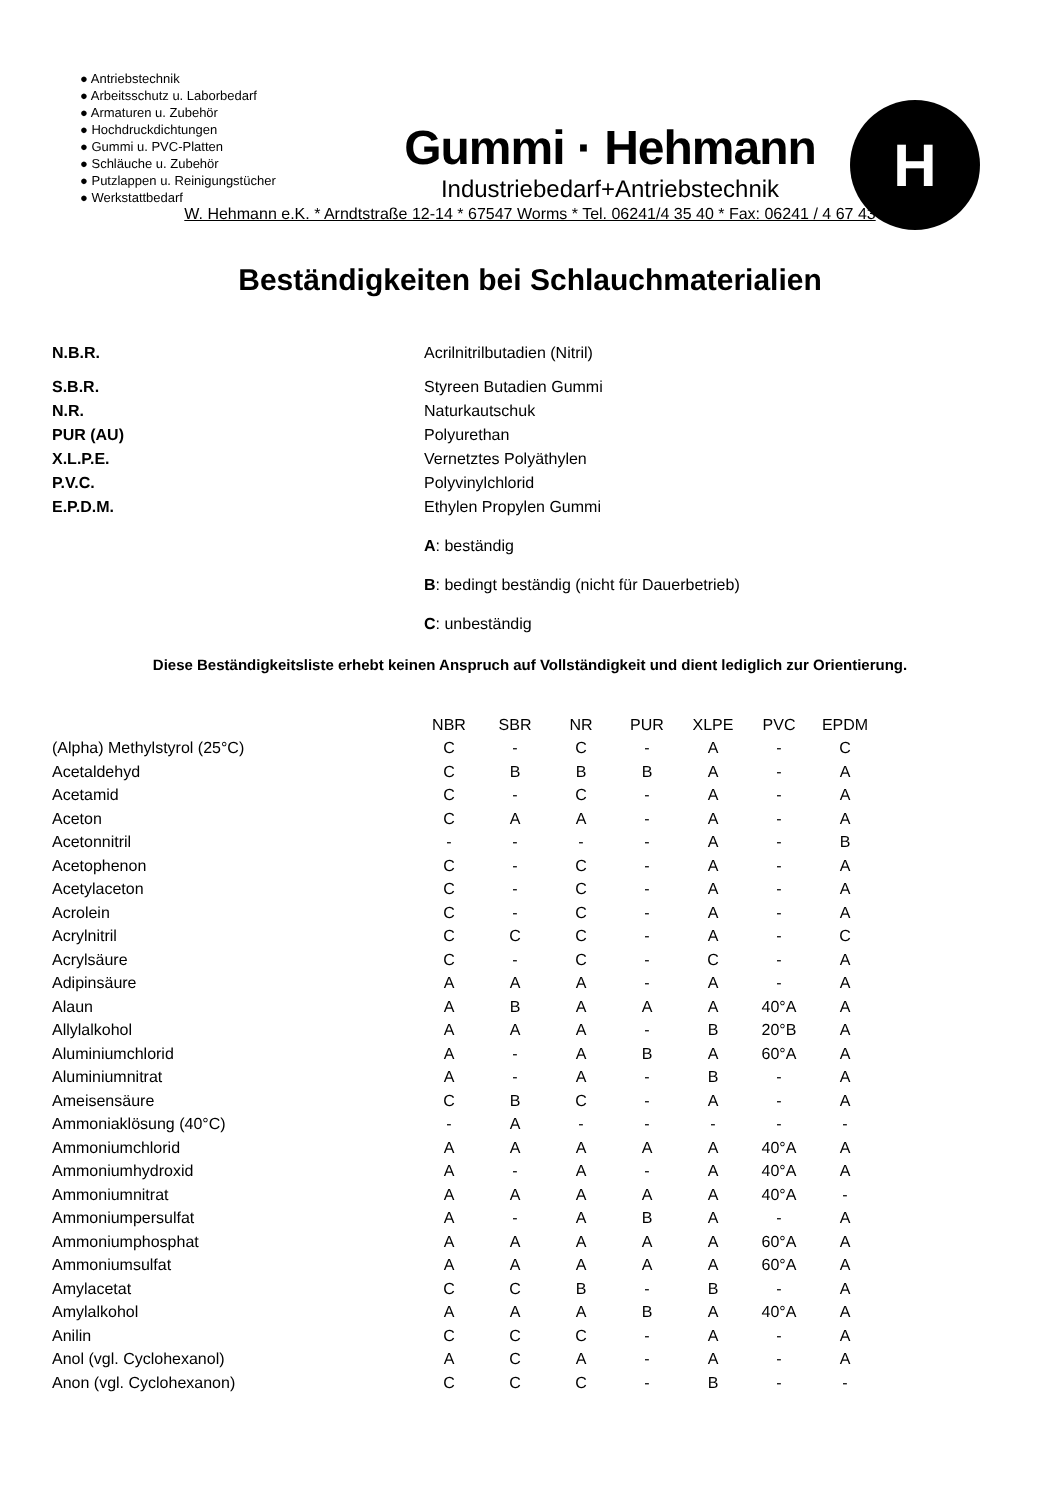● Antriebstechnik
● Arbeitsschutz u. Laborbedarf
● Armaturen u. Zubehör
● Hochdruckdichtungen
● Gummi u. PVC-Platten
● Schläuche u. Zubehör
● Putzlappen u. Reinigungstücher
● Werkstattbedarf
Gummi · Hehmann
Industriebedarf+Antriebstechnik
H
W. Hehmann e.K. * Arndtstraße 12-14 * 67547 Worms * Tel. 06241/4 35 40 * Fax: 06241 / 4 67 43
Beständigkeiten bei Schlauchmaterialien
N.B.R. Acrilnitrilbutadien (Nitril) S.B.R. Styreen Butadien Gummi N.R. Naturkautschuk PUR (AU) Polyurethan X.L.P.E. Vernetztes Polyäthylen P.V.C. Polyvinylchlorid E.P.D.M. Ethylen Propylen Gummi A: beständig B: bedingt beständig (nicht für Dauerbetrieb) C: unbeständig
Diese Beständigkeitsliste erhebt keinen Anspruch auf Vollständigkeit und dient lediglich zur Orientierung.
| | NBR | SBR | NR | PUR | XLPE | PVC | EPDM |
| --- | --- | --- | --- | --- | --- | --- | --- |
| (Alpha) Methylstyrol (25°C) | C | - | C | - | A | - | C |
| Acetaldehyd | C | B | B | B | A | - | A |
| Acetamid | C | - | C | - | A | - | A |
| Aceton | C | A | A | - | A | - | A |
| Acetonnitril | - | - | - | - | A | - | B |
| Acetophenon | C | - | C | - | A | - | A |
| Acetylaceton | C | - | C | - | A | - | A |
| Acrolein | C | - | C | - | A | - | A |
| Acrylnitril | C | C | C | - | A | - | C |
| Acrylsäure | C | - | C | - | C | - | A |
| Adipinsäure | A | A | A | - | A | - | A |
| Alaun | A | B | A | A | A | 40°A | A |
| Allylalkohol | A | A | A | - | B | 20°B | A |
| Aluminiumchlorid | A | - | A | B | A | 60°A | A |
| Aluminiumnitrat | A | - | A | - | B | - | A |
| Ameisensäure | C | B | C | - | A | - | A |
| Ammoniaklösung (40°C) | - | A | - | - | - | - | - |
| Ammoniumchlorid | A | A | A | A | A | 40°A | A |
| Ammoniumhydroxid | A | - | A | - | A | 40°A | A |
| Ammoniumnitrat | A | A | A | A | A | 40°A | - |
| Ammoniumpersulfat | A | - | A | B | A | - | A |
| Ammoniumphosphat | A | A | A | A | A | 60°A | A |
| Ammoniumsulfat | A | A | A | A | A | 60°A | A |
| Amylacetat | C | C | B | - | B | - | A |
| Amylalkohol | A | A | A | B | A | 40°A | A |
| Anilin | C | C | C | - | A | - | A |
| Anol (vgl. Cyclohexanol) | A | C | A | - | A | - | A |
| Anon (vgl. Cyclohexanon) | C | C | C | - | B | - | - |